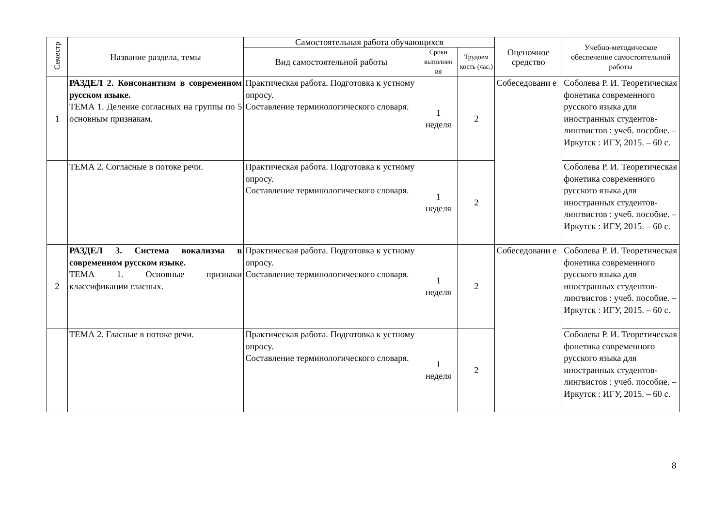| Семестр | Название раздела, темы | Самостоятельная работа обучающихся | | | Оценочное средство | Учебно-методическое обеспечение самостоятельной работы |
| --- | --- | --- | --- | --- | --- | --- |
| | | Вид самостоятельной работы | Сроки выполнен ия | Трудоем кость (час.) | | |
| 1 | РАЗДЕЛ 2. Консонантизм в современном русском языке. ТЕМА 1. Деление согласных на группы по 5 основным признакам. | Практическая работа. Подготовка к устному опросу. Составление терминологического словаря. | 1 неделя | 2 | Собеседовани е | Соболева Р. И. Теоретическая фонетика современного русского языка для иностранных студентов-лингвистов : учеб. пособие. – Иркутск : ИГУ, 2015. – 60 с. |
| | ТЕМА 2. Согласные в потоке речи. | Практическая работа. Подготовка к устному опросу. Составление терминологического словаря. | 1 неделя | 2 | | Соболева Р. И. Теоретическая фонетика современного русского языка для иностранных студентов-лингвистов : учеб. пособие. – Иркутск : ИГУ, 2015. – 60 с. |
| 2 | РАЗДЕЛ 3. Система вокализма в современном русском языке. ТЕМА 1. Основные признаки классификации гласных. | Практическая работа. Подготовка к устному опросу. Составление терминологического словаря. | 1 неделя | 2 | Собеседовани е | Соболева Р. И. Теоретическая фонетика современного русского языка для иностранных студентов-лингвистов : учеб. пособие. – Иркутск : ИГУ, 2015. – 60 с. |
| | ТЕМА 2. Гласные в потоке речи. | Практическая работа. Подготовка к устному опросу. Составление терминологического словаря. | 1 неделя | 2 | | Соболева Р. И. Теоретическая фонетика современного русского языка для иностранных студентов-лингвистов : учеб. пособие. – Иркутск : ИГУ, 2015. – 60 с. |
8